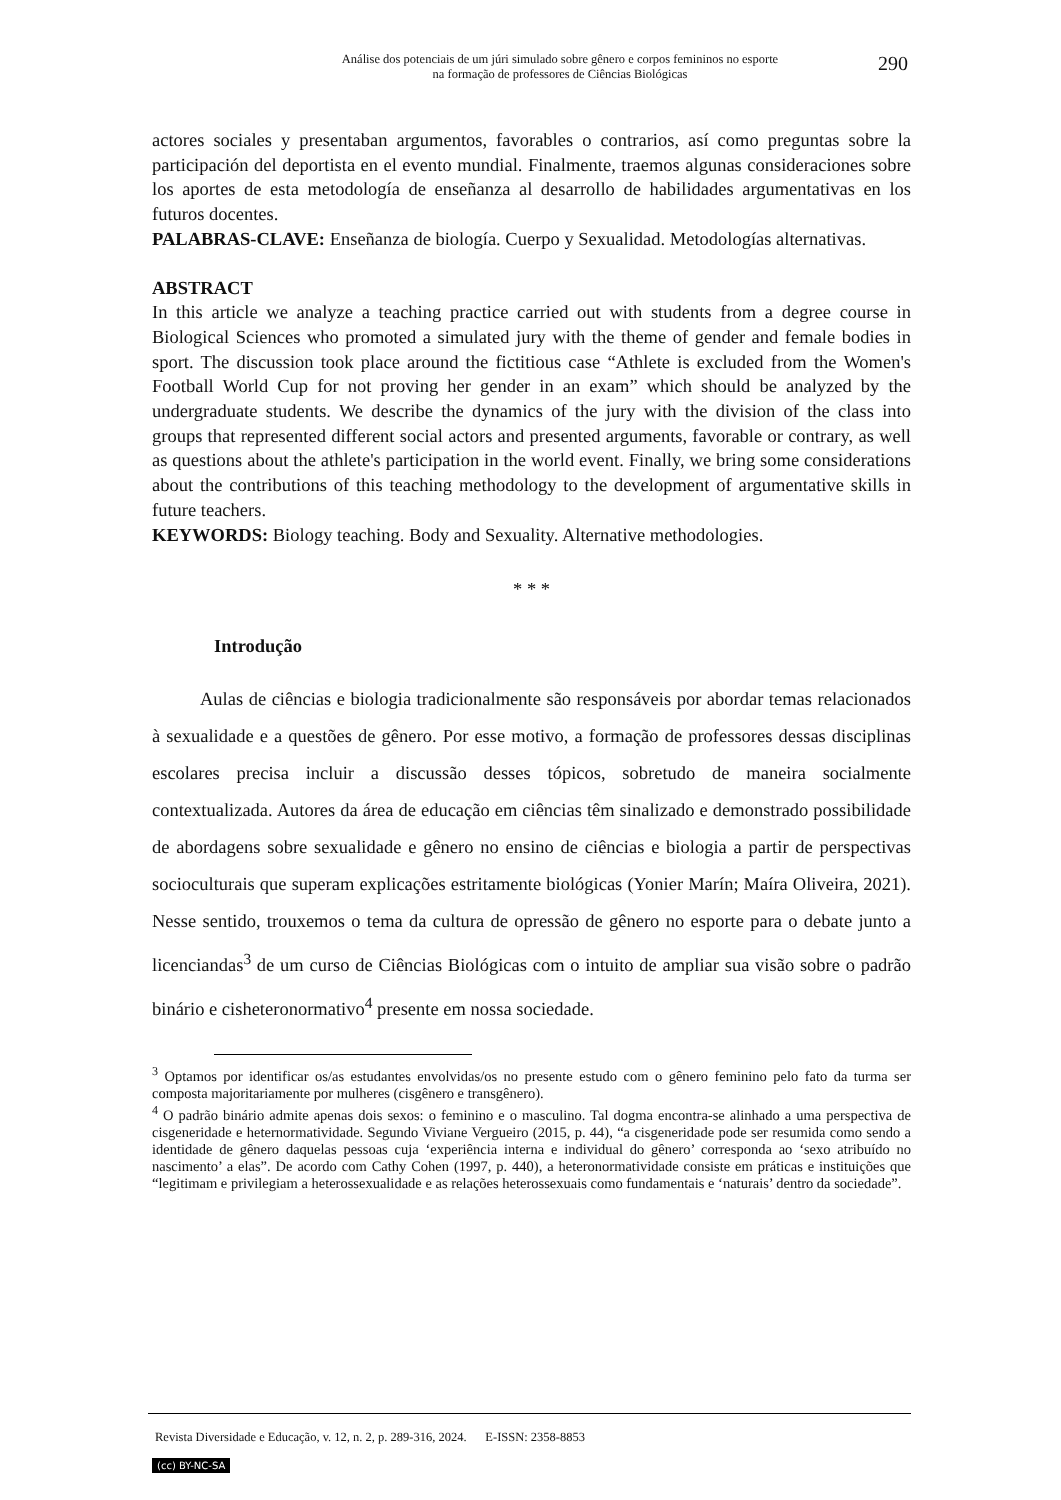Análise dos potenciais de um júri simulado sobre gênero e corpos femininos no esporte
na formação de professores de Ciências Biológicas
290
actores sociales y presentaban argumentos, favorables o contrarios, así como preguntas sobre la participación del deportista en el evento mundial. Finalmente, traemos algunas consideraciones sobre los aportes de esta metodología de enseñanza al desarrollo de habilidades argumentativas en los futuros docentes.
PALABRAS-CLAVE: Enseñanza de biología. Cuerpo y Sexualidad. Metodologías alternativas.
ABSTRACT
In this article we analyze a teaching practice carried out with students from a degree course in Biological Sciences who promoted a simulated jury with the theme of gender and female bodies in sport. The discussion took place around the fictitious case “Athlete is excluded from the Women's Football World Cup for not proving her gender in an exam” which should be analyzed by the undergraduate students. We describe the dynamics of the jury with the division of the class into groups that represented different social actors and presented arguments, favorable or contrary, as well as questions about the athlete's participation in the world event. Finally, we bring some considerations about the contributions of this teaching methodology to the development of argumentative skills in future teachers.
KEYWORDS: Biology teaching. Body and Sexuality. Alternative methodologies.
* * *
Introdução
Aulas de ciências e biologia tradicionalmente são responsáveis por abordar temas relacionados à sexualidade e a questões de gênero. Por esse motivo, a formação de professores dessas disciplinas escolares precisa incluir a discussão desses tópicos, sobretudo de maneira socialmente contextualizada. Autores da área de educação em ciências têm sinalizado e demonstrado possibilidade de abordagens sobre sexualidade e gênero no ensino de ciências e biologia a partir de perspectivas socioculturais que superam explicações estritamente biológicas (Yonier Marín; Maíra Oliveira, 2021). Nesse sentido, trouxemos o tema da cultura de opressão de gênero no esporte para o debate junto a licenciandas<sup>3</sup> de um curso de Ciências Biológicas com o intuito de ampliar sua visão sobre o padrão binário e cisheteronormativo<sup>4</sup> presente em nossa sociedade.
<sup>3</sup> Optamos por identificar os/as estudantes envolvidas/os no presente estudo com o gênero feminino pelo fato da turma ser composta majoritariamente por mulheres (cisgênero e transgênero).
<sup>4</sup> O padrão binário admite apenas dois sexos: o feminino e o masculino. Tal dogma encontra-se alinhado a uma perspectiva de cisgeneridade e heternormatividade. Segundo Viviane Vergueiro (2015, p. 44), “a cisgeneridade pode ser resumida como sendo a identidade de gênero daquelas pessoas cuja ‘experiência interna e individual do gênero’ corresponda ao ‘sexo atribuído no nascimento’ a elas”. De acordo com Cathy Cohen (1997, p. 440), a heteronormatividade consiste em práticas e instituições que “legitimam e privilegiam a heterossexualidade e as relações heterossexuais como fundamentais e ‘naturais’ dentro da sociedade”.
Revista Diversidade e Educação, v. 12, n. 2, p. 289-316, 2024. E-ISSN: 2358-8853
(cc) BY-NC-SA